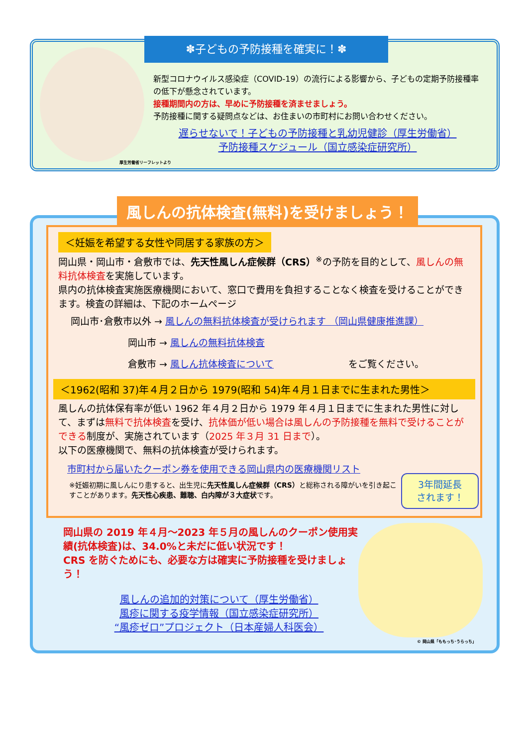✽子どもの予防接種を確実に！✽
新型コロナウイルス感染症（COVID-19）の流行による影響から、子どもの定期予防接種率の低下が懸念されています。
接種期間内の方は、早めに予防接種を済ませましょう。
予防接種に関する疑問点などは、お住まいの市町村にお問い合わせください。
遅らせないで！子どもの予防接種と乳幼児健診（厚生労働省）
予防接種スケジュール（国立感染症研究所）
厚生労働省リーフレットより
風しんの抗体検査(無料)を受けましょう！
＜妊娠を希望する女性や同居する家族の方＞
岡山県・岡山市・倉敷市では、先天性風しん症候群（CRS）<sup>※</sup>の予防を目的として、風しんの無料抗体検査を実施しています。
県内の抗体検査実施医療機関において、窓口で費用を負担することなく検査を受けることができます。検査の詳細は、下記のホームページ
岡山市･倉敷市以外 → 風しんの無料抗体検査が受けられます （岡山県健康推進課）
岡山市 → 風しんの無料抗体検査
倉敷市 → 風しん抗体検査について をご覧ください。
＜1962(昭和 37)年４月２日から 1979(昭和 54)年４月１日までに生まれた男性＞
風しんの抗体保有率が低い 1962 年４月２日から 1979 年４月１日までに生まれた男性に対して、まずは無料で抗体検査を受け、抗体価が低い場合は風しんの予防接種を無料で受けることができる制度が、実施されています（2025 年３月 31 日まで）。
以下の医療機関で、無料の抗体検査が受けられます。
市町村から届いたクーポン券を使用できる岡山県内の医療機関リスト
※妊娠初期に風しんにり患すると、出生児に先天性風しん症候群（CRS）と総称される障がいを引き起こすことがあります。先天性心疾患、難聴、白内障が３大症状です。
3年間延長
されます！
岡山県の 2019 年４月～2023 年５月の風しんのクーポン使用実績(抗体検査)は、34.0%と未だに低い状況です！
CRS を防ぐためにも、必要な方は確実に予防接種を受けましょう！
風しんの追加的対策について（厚生労働省）
風疹に関する疫学情報（国立感染症研究所）
“風疹ゼロ”プロジェクト（日本産婦人科医会）
© 岡山県「ももっち･うらっち」